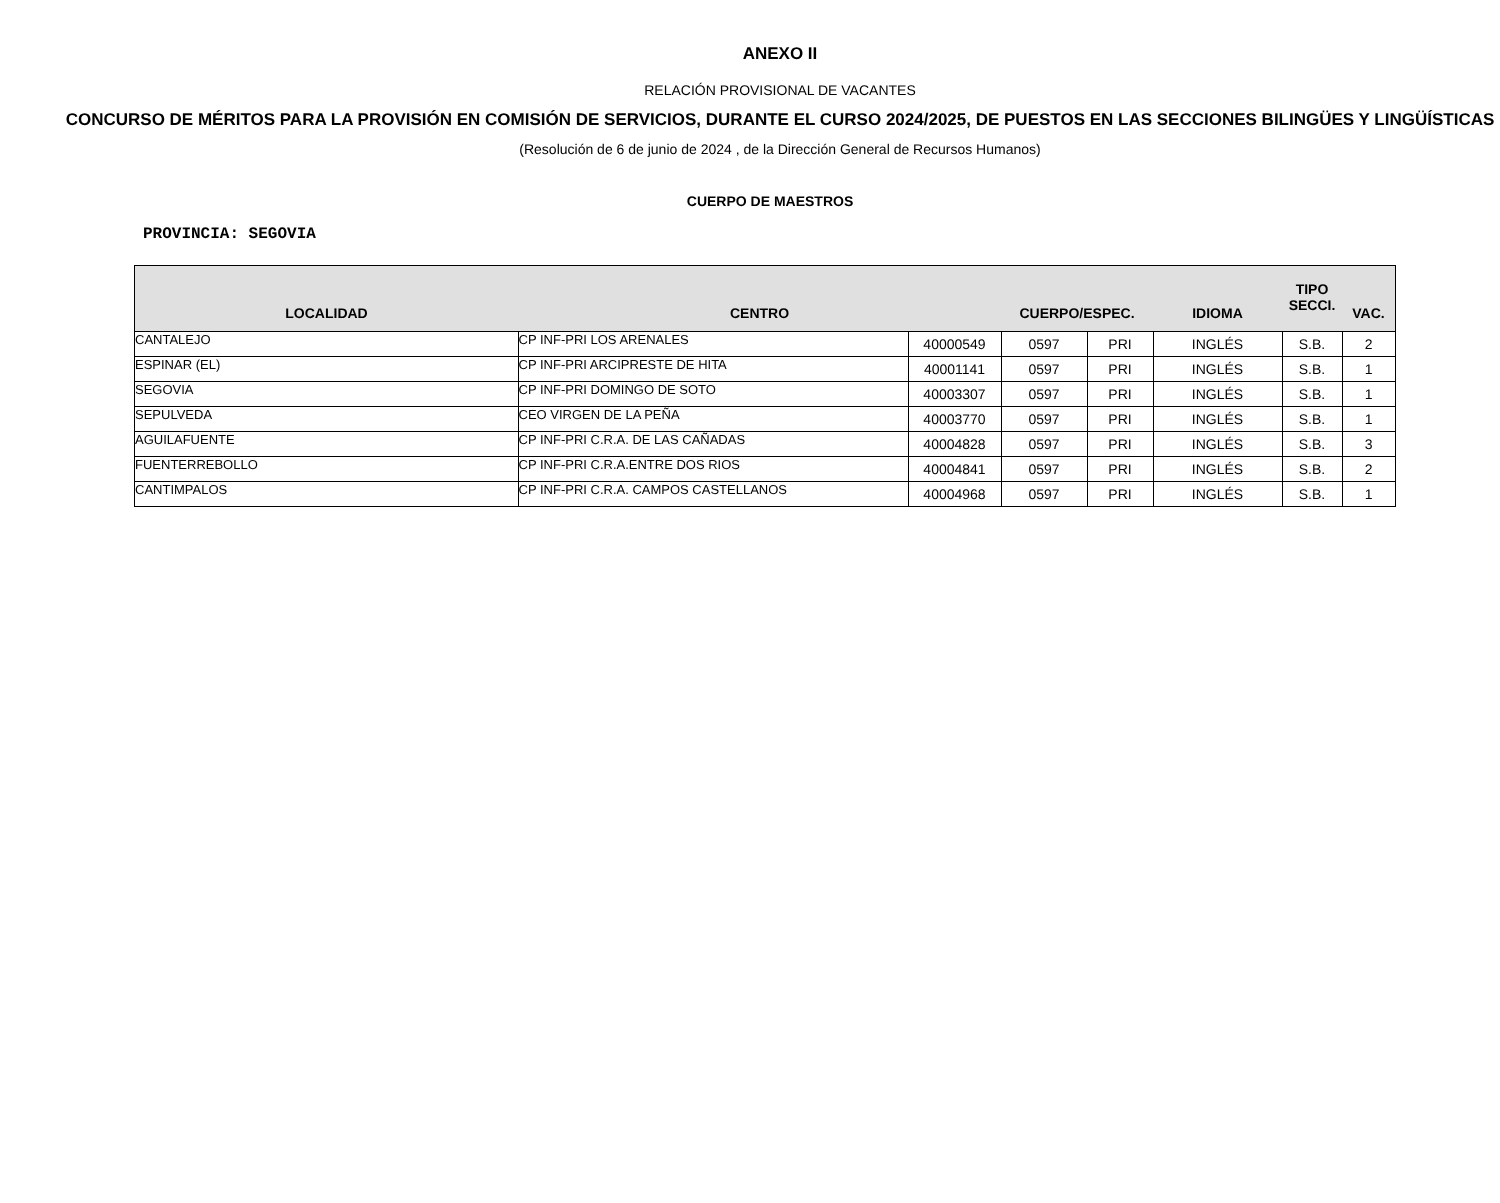ANEXO II
RELACIÓN PROVISIONAL DE VACANTES
CONCURSO DE MÉRITOS PARA LA PROVISIÓN EN COMISIÓN DE SERVICIOS, DURANTE EL CURSO 2024/2025, DE PUESTOS EN LAS SECCIONES BILINGÜES Y LINGÜÍSTICAS
(Resolución de 6 de junio de 2024 , de la Dirección General de Recursos Humanos)
CUERPO DE MAESTROS
PROVINCIA: SEGOVIA
| LOCALIDAD | CENTRO | | CUERPO/ESPEC. | | IDIOMA | TIPO SECCI. | VAC. |
| --- | --- | --- | --- | --- | --- | --- | --- |
| CANTALEJO | CP INF-PRI LOS ARENALES | 40000549 | 0597 | PRI | INGLÉS | S.B. | 2 |
| ESPINAR (EL) | CP INF-PRI ARCIPRESTE DE HITA | 40001141 | 0597 | PRI | INGLÉS | S.B. | 1 |
| SEGOVIA | CP INF-PRI DOMINGO DE SOTO | 40003307 | 0597 | PRI | INGLÉS | S.B. | 1 |
| SEPULVEDA | CEO VIRGEN DE LA PEÑA | 40003770 | 0597 | PRI | INGLÉS | S.B. | 1 |
| AGUILAFUENTE | CP INF-PRI C.R.A. DE LAS CAÑADAS | 40004828 | 0597 | PRI | INGLÉS | S.B. | 3 |
| FUENTERREBOLLO | CP INF-PRI C.R.A.ENTRE DOS RIOS | 40004841 | 0597 | PRI | INGLÉS | S.B. | 2 |
| CANTIMPALOS | CP INF-PRI C.R.A. CAMPOS CASTELLANOS | 40004968 | 0597 | PRI | INGLÉS | S.B. | 1 |